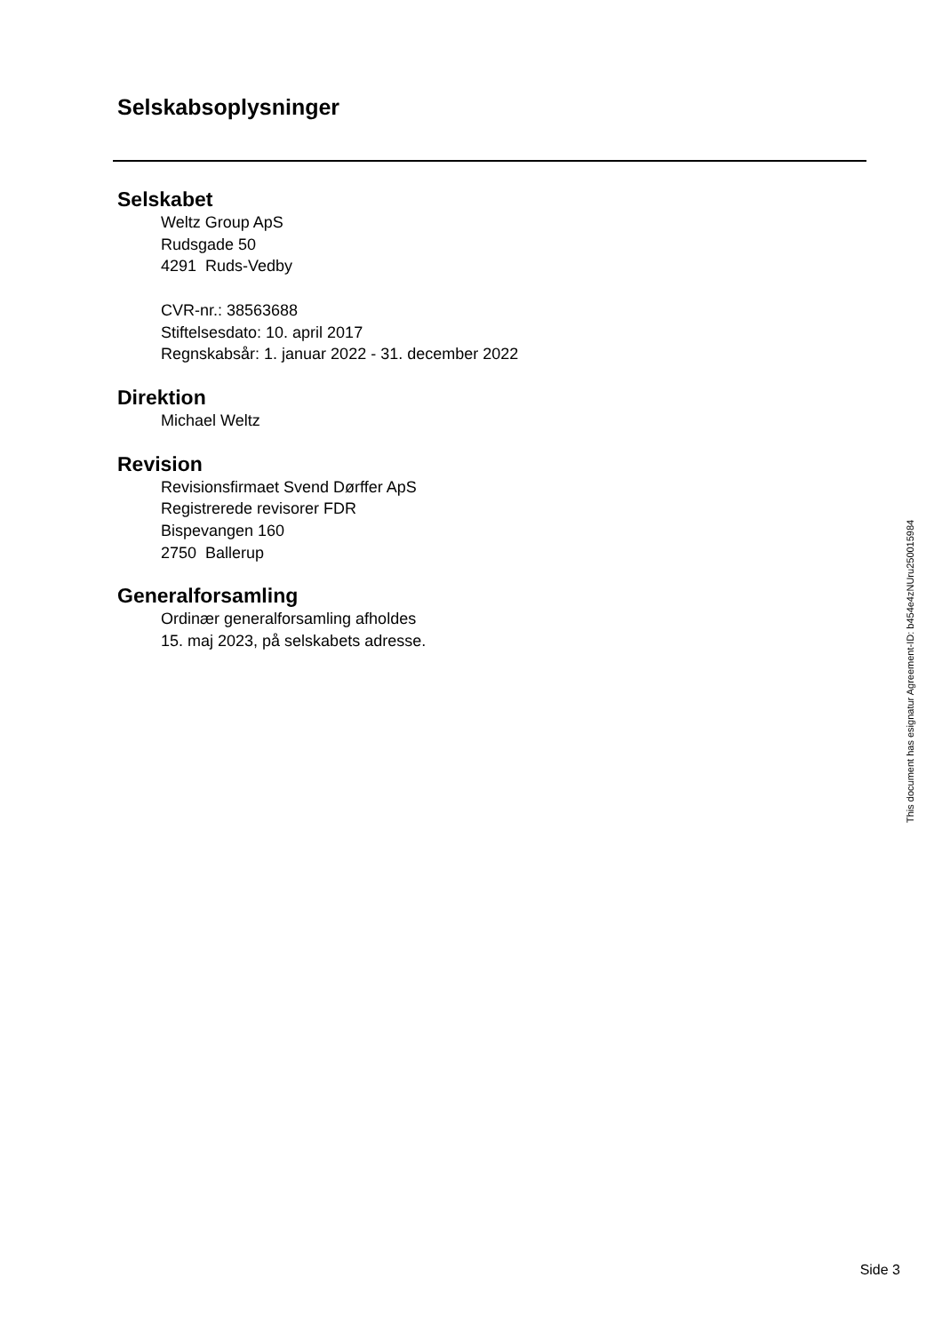Selskabsoplysninger
Selskabet
Weltz Group ApS
Rudsgade 50
4291 Ruds-Vedby
CVR-nr.: 38563688
Stiftelsesdato: 10. april 2017
Regnskabsår: 1. januar 2022 - 31. december 2022
Direktion
Michael Weltz
Revision
Revisionsfirmaet Svend Dørffer ApS
Registrerede revisorer FDR
Bispevangen 160
2750 Ballerup
Generalforsamling
Ordinær generalforsamling afholdes
15. maj 2023, på selskabets adresse.
This document has esignatur Agreement-ID: b454e4zNUru250015984
Side 3